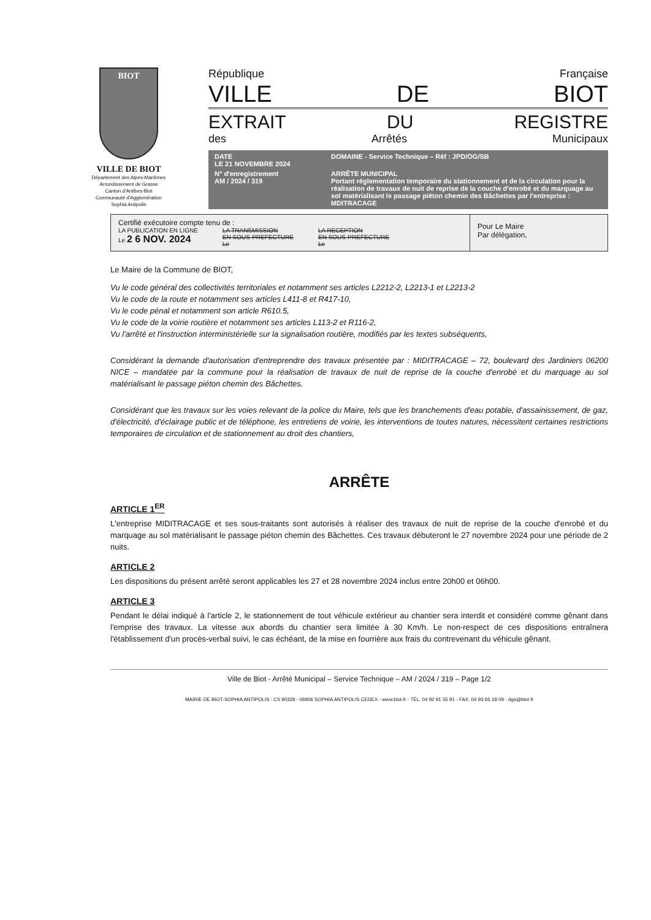BIOT
VILLE DE BIOT
Département des Alpes-Maritimes
Arrondissement de Grasse
Canton d'Antibes-Biot
Communauté d'Agglomération
Sophia Antipolis
République Française
VILLE DE BIOT
EXTRAIT DU REGISTRE
des Arrêtés Municipaux
DATE
LE 21 NOVEMBRE 2024
DOMAINE - Service Technique – Réf : JPD/OG/SB
N° d'enregistrement
AM / 2024 / 319
ARRÊTE MUNICIPAL
Portant réglementation temporaire du stationnement et de la circulation pour la réalisation de travaux de nuit de reprise de la couche d'enrobé et du marquage au sol matérialisant le passage piéton chemin des Bâchettes par l'entreprise : MDITRACAGE
Certifié exécutoire compte tenu de :
LA PUBLICATION EN LIGNE
Le 2 6 NOV. 2024
LA TRANSMISSION
EN SOUS-PREFECTURE
Le
LA RECEPTION
EN SOUS-PREFECTURE
Le
Pour Le Maire
Par délégation,
Le Maire de la Commune de BIOT,
Vu le code général des collectivités territoriales et notamment ses articles L2212-2, L2213-1 et L2213-2
Vu le code de la route et notamment ses articles L411-8 et R417-10,
Vu le code pénal et notamment son article R610.5,
Vu le code de la voirie routière et notamment ses articles L113-2 et R116-2,
Vu l'arrêté et l'instruction interministérielle sur la signalisation routière, modifiés par les textes subséquents,
Considérant la demande d'autorisation d'entreprendre des travaux présentée par : MIDITRACAGE – 72, boulevard des Jardiniers 06200 NICE – mandatée par la commune pour la réalisation de travaux de nuit de reprise de la couche d'enrobé et du marquage au sol matérialisant le passage piéton chemin des Bâchettes.
Considérant que les travaux sur les voies relevant de la police du Maire, tels que les branchements d'eau potable, d'assainissement, de gaz, d'électricité, d'éclairage public et de téléphone, les entretiens de voirie, les interventions de toutes natures, nécessitent certaines restrictions temporaires de circulation et de stationnement au droit des chantiers,
ARRÊTE
ARTICLE 1<sup>ER</sup>
L'entreprise MIDITRACAGE et ses sous-traitants sont autorisés à réaliser des travaux de nuit de reprise de la couche d'enrobé et du marquage au sol matérialisant le passage piéton chemin des Bâchettes. Ces travaux débuteront le 27 novembre 2024 pour une période de 2 nuits.
ARTICLE 2
Les dispositions du présent arrêté seront applicables les 27 et 28 novembre 2024 inclus entre 20h00 et 06h00.
ARTICLE 3
Pendant le délai indiqué à l'article 2, le stationnement de tout véhicule extérieur au chantier sera interdit et considéré comme gênant dans l'emprise des travaux. La vitesse aux abords du chantier sera limitée à 30 Km/h. Le non-respect de ces dispositions entraînera l'établissement d'un procès-verbal suivi, le cas échéant, de la mise en fourrière aux frais du contrevenant du véhicule gênant.
Ville de Biot - Arrêté Municipal – Service Technique – AM / 2024 / 319 – Page 1/2
MAIRIE DE BIOT-SOPHIA ANTIPOLIS : CS 90339 - 06906 SOPHIA ANTIPOLIS CEDEX - www.biot.fr - TÉL. 04 92 91 55 91 - FAX. 04 93 65 18 09 - dgs@biot.fr